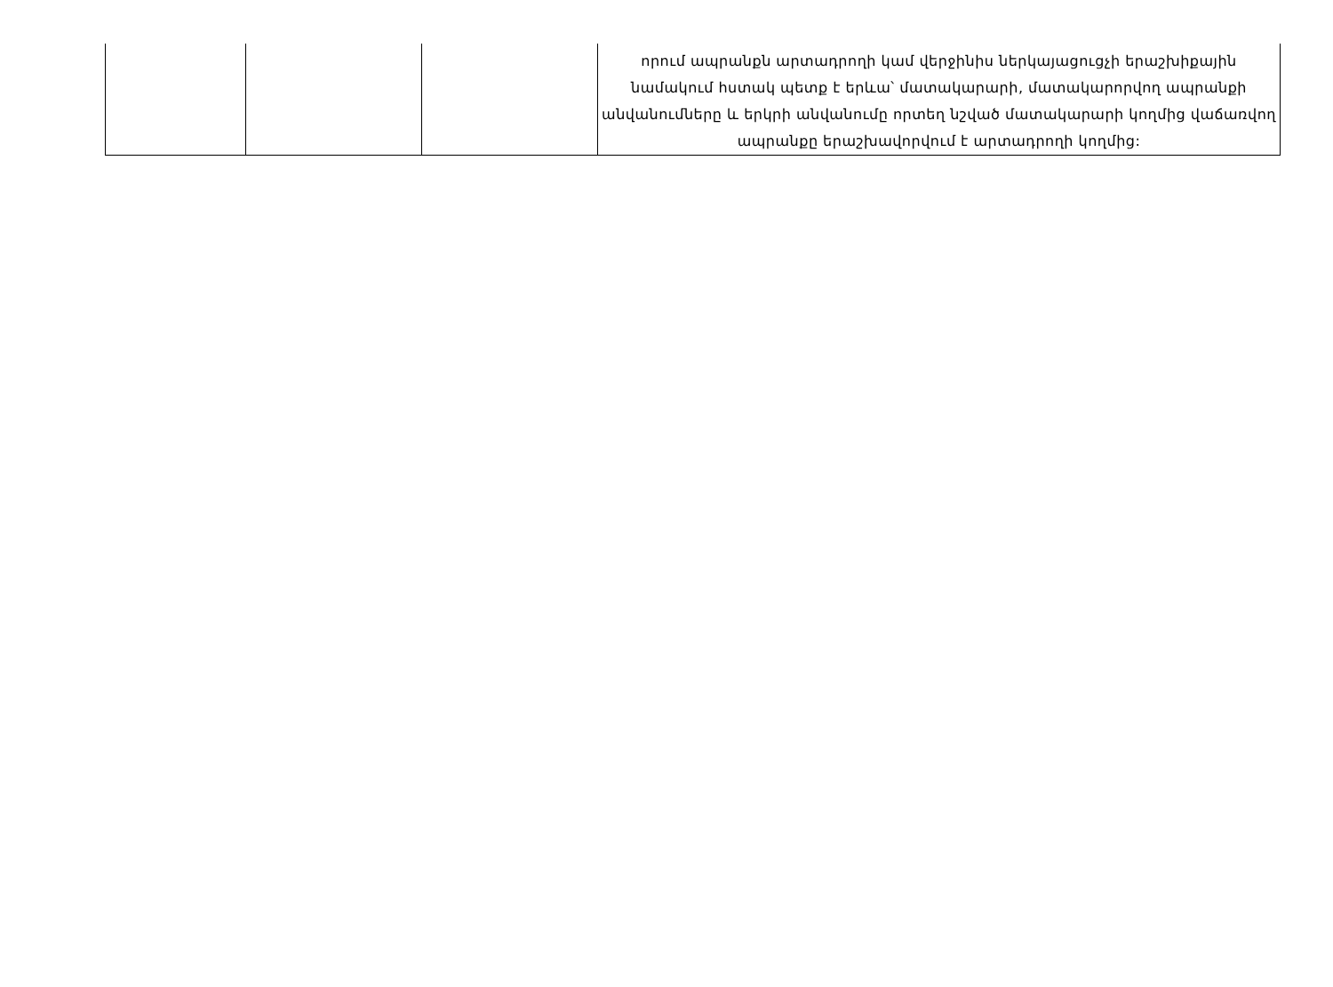| | | | որում ապրանքն արտադրողի կամ վերջինիս ներկայացուցչի երաշխիքային նամակում հստակ պետք է երևա՝ մատակարարի, մատակարորվող ապրանքի անվանումները և երկրի անվանումը որտեղ նշված մատակարարի կողմից վաճառվող ապրանքը երաշխավորվում է արտադրողի կողմից: |